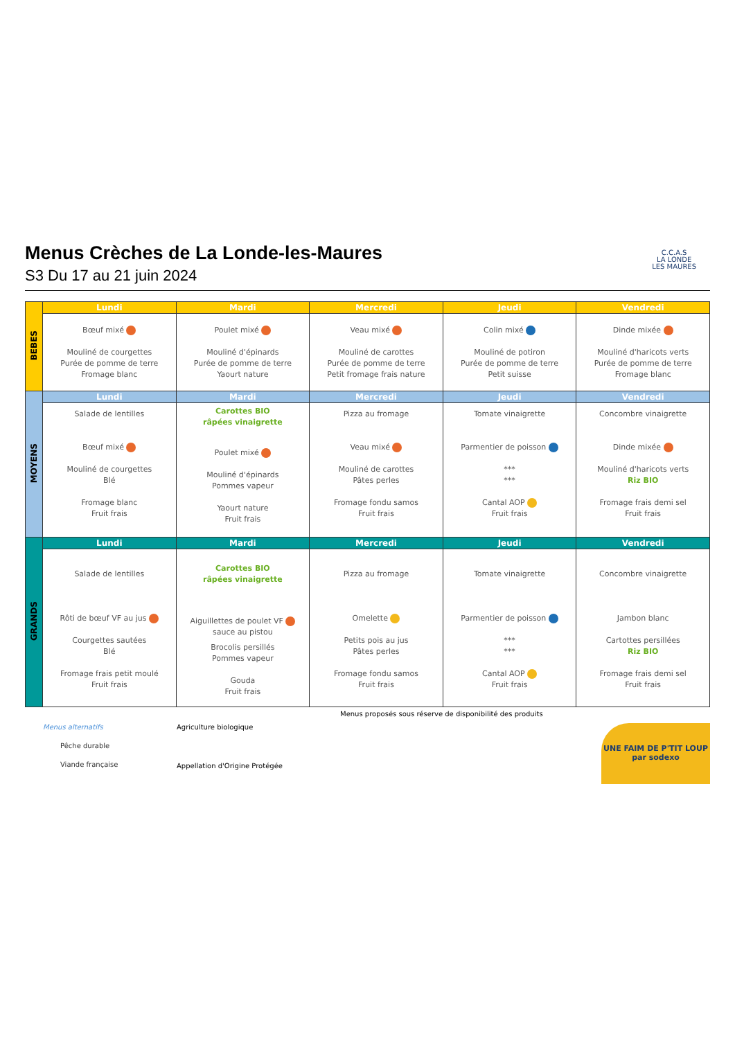Menus Crèches de La Londe-les-Maures
S3 Du 17 au 21 juin 2024
C.C.A.S
LA LONDE
LES MAURES
| BEBES | Lundi | Mardi | Mercredi | Jeudi | Vendredi |
| | Bœuf mixé Mouliné de courgettes Purée de pomme de terre Fromage blanc | Poulet mixé Mouliné d'épinards Purée de pomme de terre Yaourt nature | Veau mixé Mouliné de carottes Purée de pomme de terre Petit fromage frais nature | Colin mixé Mouliné de potiron Purée de pomme de terre Petit suisse | Dinde mixée Mouliné d'haricots verts Purée de pomme de terre Fromage blanc |
| MOYENS | Lundi | Mardi | Mercredi | Jeudi | Vendredi |
| | Salade de lentilles Bœuf mixé Mouliné de courgettes Blé Fromage blanc Fruit frais | Carottes BIO râpées vinaigrette Poulet mixé Mouliné d'épinards Pommes vapeur Yaourt nature Fruit frais | Pizza au fromage Veau mixé Mouliné de carottes Pâtes perles Fromage fondu samos Fruit frais | Tomate vinaigrette Parmentier de poisson *** *** Cantal AOP Fruit frais | Concombre vinaigrette Dinde mixée Mouliné d'haricots verts Riz BIO Fromage frais demi sel Fruit frais |
| GRANDS | Lundi | Mardi | Mercredi | Jeudi | Vendredi |
| | Salade de lentilles Rôti de bœuf VF au jus Courgettes sautées Blé Fromage frais petit moulé Fruit frais | Carottes BIO râpées vinaigrette Aiguillettes de poulet VF sauce au pistou Brocolis persillés Pommes vapeur Gouda Fruit frais | Pizza au fromage Omelette Petits pois au jus Pâtes perles Fromage fondu samos Fruit frais | Tomate vinaigrette Parmentier de poisson *** *** Cantal AOP Fruit frais | Concombre vinaigrette Jambon blanc Cartottes persillées Riz BIO Fromage frais demi sel Fruit frais |
Menus proposés sous réserve de disponibilité des produits
Menus alternatifs
Pêche durable
Viande française
Agriculture biologique
Appellation d'Origine Protégée
UNE FAIM DE P'TIT LOUP
par sodexo